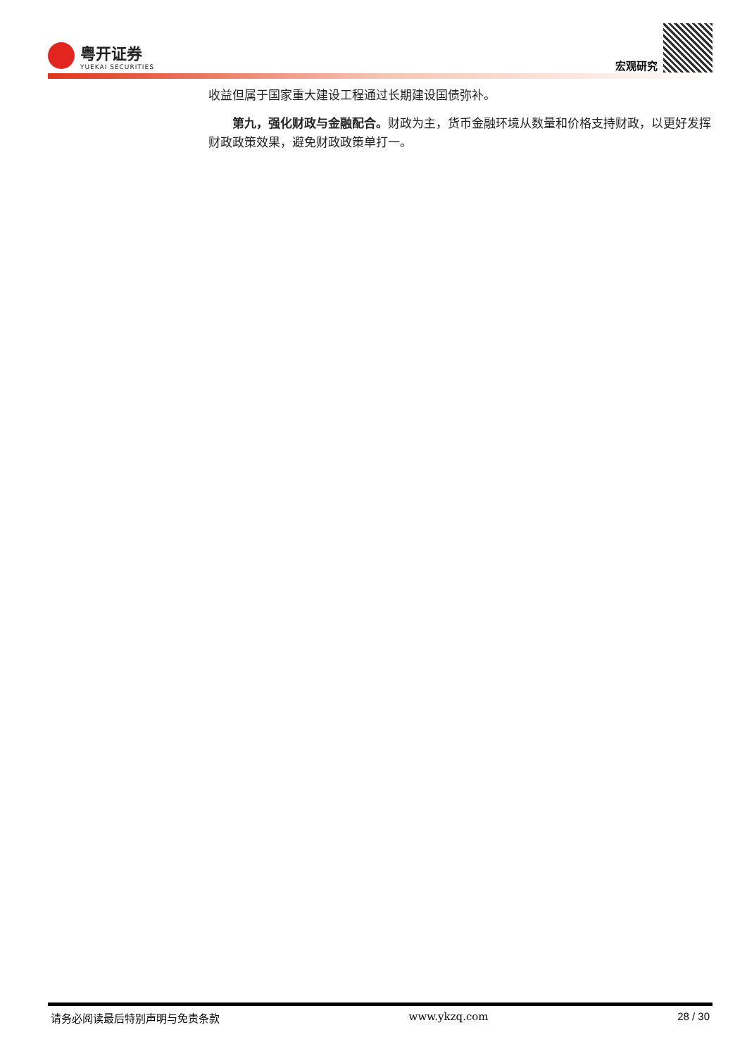粤开证券
YUEKAI SECURITIES
宏观研究
收益但属于国家重大建设工程通过长期建设国债弥补。
第九，强化财政与金融配合。财政为主，货币金融环境从数量和价格支持财政，以更好发挥财政政策效果，避免财政政策单打一。
请务必阅读最后特别声明与免责条款 www.ykzq.com 28 / 30